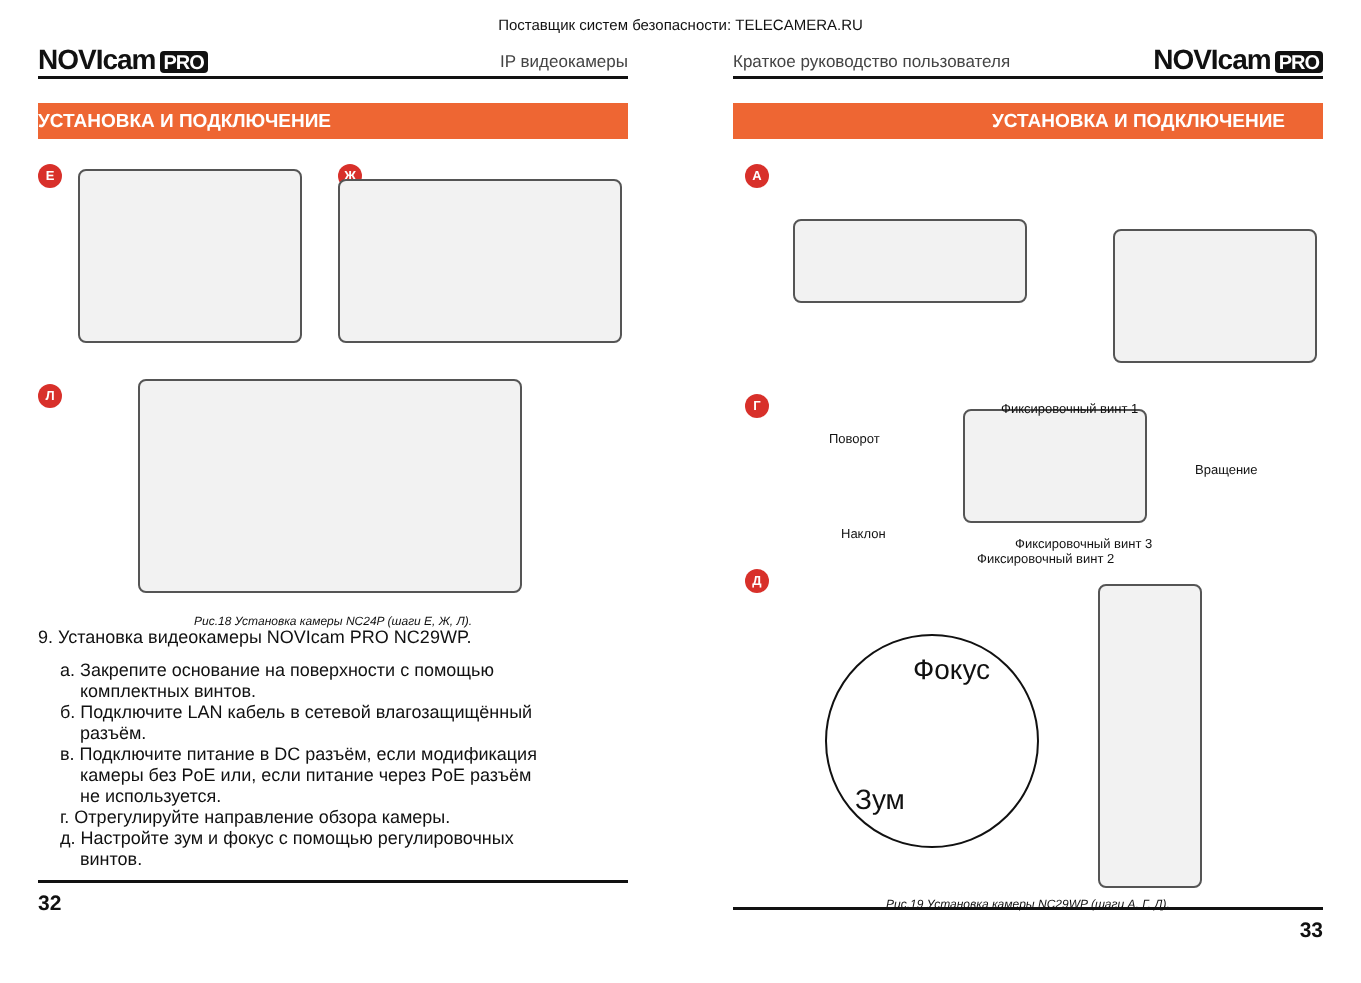Поставщик систем безопасности: TELECAMERA.RU
NOVIcam PRO
IP видеокамеры
УСТАНОВКА И ПОДКЛЮЧЕНИЕ
Е Ж
Л
Рис.18 Установка камеры NC24P (шаги Е, Ж, Л).
9. Установка видеокамеры NOVIcam PRO NC29WP.
а. Закрепите основание на поверхности с помощью
комплектных винтов.
б. Подключите LAN кабель в сетевой влагозащищённый
разъём.
в. Подключите питание в DC разъём, если модификация
камеры без PoE или, если питание через PoE разъём
не используется.
г. Отрегулируйте направление обзора камеры.
д. Настройте зум и фокус с помощью регулировочных
винтов.
32
Краткое руководство пользователя
NOVIcam PRO
УСТАНОВКА И ПОДКЛЮЧЕНИЕ
А
Г
Д
Фиксировочный винт 1
Поворот
Вращение
Наклон
Фиксировочный винт 3
Фиксировочный винт 2
Фокус
Зум
Рис.19 Установка камеры NC29WP (шаги А, Г, Д).
33